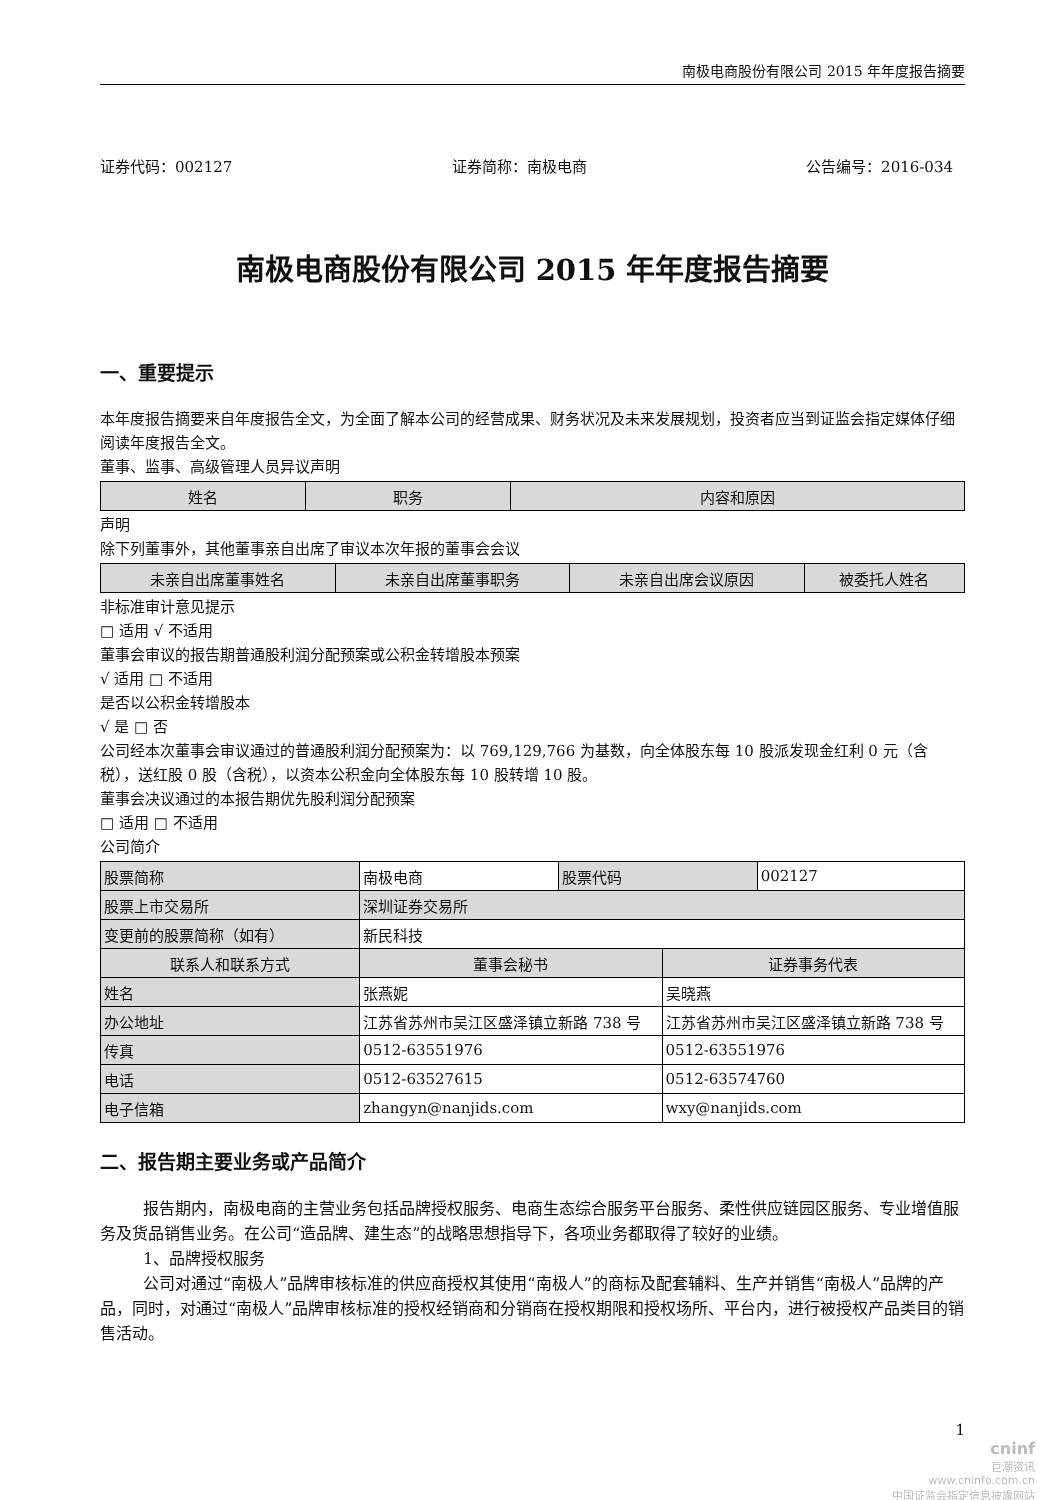南极电商股份有限公司 2015 年年度报告摘要
证券代码：002127 证券简称：南极电商 公告编号：2016-034
南极电商股份有限公司 2015 年年度报告摘要
一、重要提示
本年度报告摘要来自年度报告全文，为全面了解本公司的经营成果、财务状况及未来发展规划，投资者应当到证监会指定媒体仔细阅读年度报告全文。
董事、监事、高级管理人员异议声明
| 姓名 | 职务 | 内容和原因 |
| --- | --- | --- |
声明
除下列董事外，其他董事亲自出席了审议本次年报的董事会会议
| 未亲自出席董事姓名 | 未亲自出席董事职务 | 未亲自出席会议原因 | 被委托人姓名 |
| --- | --- | --- | --- |
非标准审计意见提示
□ 适用 √ 不适用
董事会审议的报告期普通股利润分配预案或公积金转增股本预案
√ 适用 □ 不适用
是否以公积金转增股本
√ 是 □ 否
公司经本次董事会审议通过的普通股利润分配预案为：以 769,129,766 为基数，向全体股东每 10 股派发现金红利 0 元（含税），送红股 0 股（含税），以资本公积金向全体股东每 10 股转增 10 股。
董事会决议通过的本报告期优先股利润分配预案
□ 适用 □ 不适用
公司简介
| 股票简称 | 南极电商 | 股票代码 | 002127 |
| 股票上市交易所 | 深圳证券交易所 | | |
| 变更前的股票简称（如有） | 新民科技 | | |
| 联系人和联系方式 | 董事会秘书 | 证券事务代表 |
| --- | --- | --- |
| 姓名 | 张燕妮 | 吴晓燕 |
| 办公地址 | 江苏省苏州市吴江区盛泽镇立新路 738 号 | 江苏省苏州市吴江区盛泽镇立新路 738 号 |
| 传真 | 0512-63551976 | 0512-63551976 |
| 电话 | 0512-63527615 | 0512-63574760 |
| 电子信箱 | zhangyn@nanjids.com | wxy@nanjids.com |
二、报告期主要业务或产品简介
报告期内，南极电商的主营业务包括品牌授权服务、电商生态综合服务平台服务、柔性供应链园区服务、专业增值服务及货品销售业务。在公司“造品牌、建生态”的战略思想指导下，各项业务都取得了较好的业绩。
1、品牌授权服务
公司对通过“南极人”品牌审核标准的供应商授权其使用“南极人”的商标及配套辅料、生产并销售“南极人”品牌的产品，同时，对通过“南极人”品牌审核标准的授权经销商和分销商在授权期限和授权场所、平台内，进行被授权产品类目的销售活动。
1
cninf
巨潮资讯
www.cninfo.com.cn
中国证监会指定信息披露网站